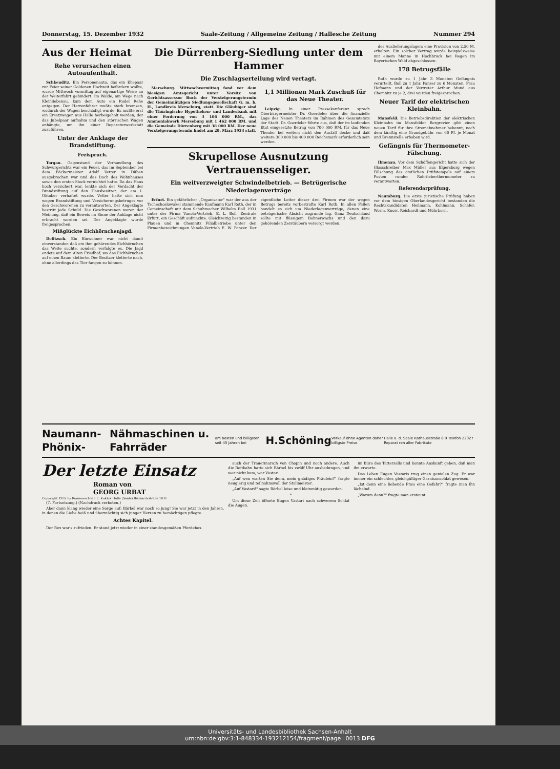Donnerstag, 15. Dezember 1932 Saale-Zeitung / Allgemeine Zeitung / Hallesche Zeitung Nummer 294
Aus der Heimat
Rehe verursachen einen Autoaufenthalt.
Schkeuditz. Ein Personenauto, das ein Ehepaar zur Feier seiner Goldenen Hochzeit befördern wollte, wurde Mittwoch vormittag auf eigenartige Weise an der Weiterfahrt gehindert. Im Walde, am Wege nach Kleinliebenau, kam dem Auto ein Rudel Rehe entgegen. Der Herrenfahrer mußte stark bremsen, wodurch der Wagen beschädigt wurde. Es mußte erst ein Ersatzwagen aus Halle herbeigeholt werden, der das Jubelpaar aufnahm und den störrischen Wagen anhängte, um ihn einer Reparaturwerkstatt zuzuführen.
Unter der Anklage der Brandstiftung.
Freispruch.
Torgau. Gegenstand der Verhandlung des Schwurgerichts war ein Feuer, das im September bei dem Bäckermeister Adolf Vetter in Düben ausgebrochen war und das Dach des Wohnhauses sowie den ersten Stock vernichtet hatte. Da das Haus hoch versichert war, lenkte sich der Verdacht der Brandstiftung auf den Hausbesitzer, der am 1. Oktober verhaftet wurde. Vetter hatte sich nun wegen Brandstiftung und Versicherungsbetruges vor den Geschworenen zu verantworten. Der Angeklagte bestritt jede Schuld. Die Geschworenen waren der Meinung, daß ein Beweis im Sinne der Anklage nicht erbracht worden sei. Der Angeklagte wurde freigesprochen.
Mißglückte Eichhörnchenjagd.
Delitzsch. Ein Einwohner war nicht damit einverstanden daß ein ihm gehörendes Eichhörnchen das Weite suchte, sondern verfolgte es. Die Jagd endete auf dem Alten Friedhof, wo das Eichhörnchen auf einen Baum kletterte. Der Besitzer kletterte nach, ohne allerdings das Tier fangen zu können.
Die Dürrenberg-Siedlung unter dem Hammer
Die Zuschlagserteilung wird vertagt.
Merseburg. Mittwochvormittag fand vor dem hiesigen Amtsgericht unter Vorsitz von Gerichtsassessor Buck der Versteigerungstermin der Gemeinnützigen Siedlungsgesellschaft G. m. b. H., Landkreis Merseburg, statt. Die Gläubiger sind die Thüringische Hypotheken- und Landesbank mit einer Forderung von 3 106 000 RM., das Ammoniakwerk Merseburg mit 1 462 000 RM. und die Gemeinde Dürrenberg mit 38 000 RM. Der neue Versteigerungstermin findet am 29. März 1933 statt.
1,1 Millionen Mark Zuschuß für das Neue Theater.
Leipzig. In einer Pressekonferenz sprach Oberbürgermeister Dr. Goerdeler über die finanzielle Lage des Neuen Theaters im Rahmen des Gesamtetats der Stadt. Dr. Goerdeler führte aus, daß der im laufenden Etat eingesetzte Betrag von 700 000 RM. für das Neue Theater bei weitem nicht den Ausfall decke und daß weitere 300 000 bis 400 000 Reichsmark erforderlich sein werden.
Skrupellose Ausnutzung Vertrauensseliger.
Ein weitverzweigter Schwindelbetrieb. — Betrügerische Niederlagenverträge
Erfurt. Ein gefährlicher „Organisator" war der aus der Tschechoslowakei stammende Kaufmann Karl Roth, der in Gemeinschaft mit dem Schuhmacher Wilhelm Boll 1931 unter der Firma Vanola-Vertrieb, E. L. Boll, Zentrale Erfurt, ein Geschäft aufmachte. Gleichzeitig bestanden in Plauen und in Chemnitz Filialbetriebe unter den Firmenbezeichnungen Vanola-Vertrieb E. W. Panzer. Der eigentliche Leiter dieser drei Firmen war der wegen Betrugs bereits vorbestrafte Karl Roth. In allen Fällen handelt es sich um Niederlagenverträge, denen eine betrügerische Absicht zugrunde lag. Ganz Deutschland sollte mit flüssigem Bohnerwachs und den dazu gehörenden Zerstäubern versorgt werden.
des Auslieferungslagers eine Provision von 2,50 M. erhalten. Ein solcher Vertrag wurde beispielsweise mit einem Manne in Hochbruck bei Regen im Bayerischen Wald abgeschlossen.
178 Betrugsfälle
Roth wurde zu 1 Jahr 3 Monaten Gefängnis verurteilt, Boll zu 1 Jahr, Panzer zu 6 Monaten, Frau Hofmann und der Vertreter Arthur Mund aus Chemnitz zu je 2, drei wurden freigesprochen.
Neuer Tarif der elektrischen Kleinbahn.
Mansfeld. Die Betriebsdirektion der elektrischen Kleinbahn im Mansfelder Bergrevier gibt einen neuen Tarif für ihre Stromabnehmer bekannt, nach dem künftig eine Grundgebühr von 60 Pf. je Monat und Brennstelle erhoben wird.
Gefängnis für Thermometer-Fälschung.
Ilmenau. Vor dem Schöffengericht hatte sich der Glasschreiber Max Müller aus Elgersburg wegen Fälschung des amtlichen Prüfstempels auf einem Posten runder Rohrfieberthermometer zu verantworten.
Referendarprüfung.
Naumburg. Die erste juristische Prüfung haben vor dem hiesigen Oberlandesgericht bestanden die Rechtskandidaten Heilmann, Kohlmann, Schäfer, Worm, Knorr, Reichardt und Möhrborn.
Naumann-Phönix- Nähmaschinen u. Fahrräder am besten und billigsten seit 45 Jahren bei H.Schöning Verkauf ohne Agenten daher billigste Preise. Halle a. d. Saale Rathausstraße 8 9 Telefon 22027 Reparat ren aller Fabrikate
Der letzte Einsatz
Roman von
GEORG URBAT
Copyright 1932 by Romanvertrieb E. Kukluk Halle (Saale) Bismarckstraße 10 II
(7. Fortsetzung.) (Nachdruck verboten.)
Aber dann klang wieder eine Sorge auf: Bärbel war noch so jung! Sie war jetzt in den Jahren, in denen die Liebe heiß und übermächtig sich junger Herzen zu bemächtigen pflegte.
Achtes Kapitel.
Der Rex war's zufrieden. Er stand jetzt wieder in einer standesgemäßen Pferdebox.
auch der Trauermarsch von Chopin und noch andere. Auch die Reitbahn hatte sich Bärbel bis zwölf Uhr ausbedungen, und wer nicht kam, war Vastari.
„Auf wen warten Sie denn, mein gnädiges Fräulein?" fragte neugierig und teilnahmsvoll der Stallmeister.
„Auf Vastari!" sagte Bärbel leise und kleinmütig geworden.
*
Um diese Zeit öffnete Eugen Vastari nach schwerem Schlaf die Augen.
im Büro des Tattersalls und konnte Auskunft geben, daß man ihn erwarte.
Das Leben Eugen Vastaris trug einen genialen Zug. Er war immer ein schlechter, gleichgültiger Garnisonsoldat gewesen.
„Ist denn eine liebende Frau eine Gefahr?" fragte man ihn lächelnd.
„Warum denn?" fragte man erstaunt.
Universitäts- und Landesbibliothek Sachsen-Anhalt
urn:nbn:de:gbv:3:1-848334-193212154/fragment/page=0013 DFG